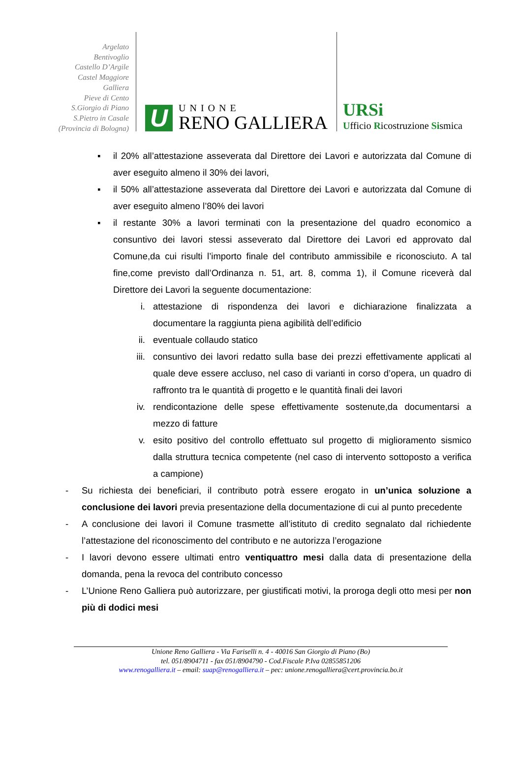Argelato
Bentivoglio
Castello D’Argile
Castel Maggiore
Galliera
Pieve di Cento
S.Giorgio di Piano
S.Pietro in Casale
(Provincia di Bologna)
U
UNIONE
RENO GALLIERA
URSi
Ufficio Ricostruzione Sismica
▪ il 20% all’attestazione asseverata dal Direttore dei Lavori e autorizzata dal Comune di aver eseguito almeno il 30% dei lavori,
▪ il 50% all’attestazione asseverata dal Direttore dei Lavori e autorizzata dal Comune di aver eseguito almeno l’80% dei lavori
▪ il restante 30% a lavori terminati con la presentazione del quadro economico a consuntivo dei lavori stessi asseverato dal Direttore dei Lavori ed approvato dal Comune,da cui risulti l’importo finale del contributo ammissibile e riconosciuto. A tal fine,come previsto dall’Ordinanza n. 51, art. 8, comma 1), il Comune riceverà dal Direttore dei Lavori la seguente documentazione:
i. attestazione di rispondenza dei lavori e dichiarazione finalizzata a documentare la raggiunta piena agibilità dell’edificio
ii. eventuale collaudo statico
iii. consuntivo dei lavori redatto sulla base dei prezzi effettivamente applicati al quale deve essere accluso, nel caso di varianti in corso d’opera, un quadro di raffronto tra le quantità di progetto e le quantità finali dei lavori
iv. rendicontazione delle spese effettivamente sostenute,da documentarsi a mezzo di fatture
v. esito positivo del controllo effettuato sul progetto di miglioramento sismico dalla struttura tecnica competente (nel caso di intervento sottoposto a verifica a campione)
- Su richiesta dei beneficiari, il contributo potrà essere erogato in un’unica soluzione a conclusione dei lavori previa presentazione della documentazione di cui al punto precedente
- A conclusione dei lavori il Comune trasmette all’istituto di credito segnalato dal richiedente l’attestazione del riconoscimento del contributo e ne autorizza l’erogazione
- I lavori devono essere ultimati entro ventiquattro mesi dalla data di presentazione della domanda, pena la revoca del contributo concesso
- L’Unione Reno Galliera può autorizzare, per giustificati motivi, la proroga degli otto mesi per non più di dodici mesi
Unione Reno Galliera - Via Fariselli n. 4 - 40016 San Giorgio di Piano (Bo)
tel. 051/8904711 - fax 051/8904790 - Cod.Fiscale P.Iva 02855851206
www.renogalliera.it – email: suap@renogalliera.it – pec: unione.renogalliera@cert.provincia.bo.it